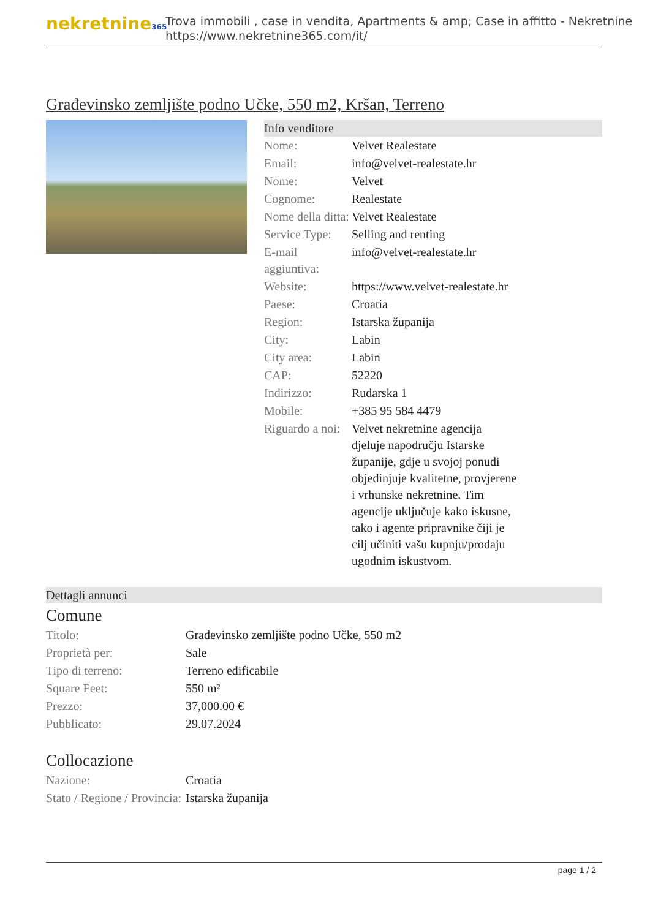nekretnine365
Trova immobili , case in vendita, Apartments & amp; Case in affitto - Nekretnine
https://www.nekretnine365.com/it/
Građevinsko zemljište podno Učke, 550 m2, Kršan, Terreno
Info venditore
| Nome: | Velvet Realestate |
| Email: | info@velvet-realestate.hr |
| Nome: | Velvet |
| Cognome: | Realestate |
| Nome della ditta: | Velvet Realestate |
| Service Type: | Selling and renting |
| E-mail aggiuntiva: | info@velvet-realestate.hr |
| Website: | https://www.velvet-realestate.hr |
| Paese: | Croatia |
| Region: | Istarska županija |
| City: | Labin |
| City area: | Labin |
| CAP: | 52220 |
| Indirizzo: | Rudarska 1 |
| Mobile: | +385 95 584 4479 |
| Riguardo a noi: | Velvet nekretnine agencija djeluje napodručju Istarske županije, gdje u svojoj ponudi objedinjuje kvalitetne, provjerene i vrhunske nekretnine. Tim agencije uključuje kako iskusne, tako i agente pripravnike čiji je cilj učiniti vašu kupnju/prodaju ugodnim iskustvom. |
Dettagli annunci
Comune
| Titolo: | Građevinsko zemljište podno Učke, 550 m2 |
| Proprietà per: | Sale |
| Tipo di terreno: | Terreno edificabile |
| Square Feet: | 550 m² |
| Prezzo: | 37,000.00 € |
| Pubblicato: | 29.07.2024 |
Collocazione
| Nazione: | Croatia |
| Stato / Regione / Provincia: | Istarska županija |
page 1 / 2